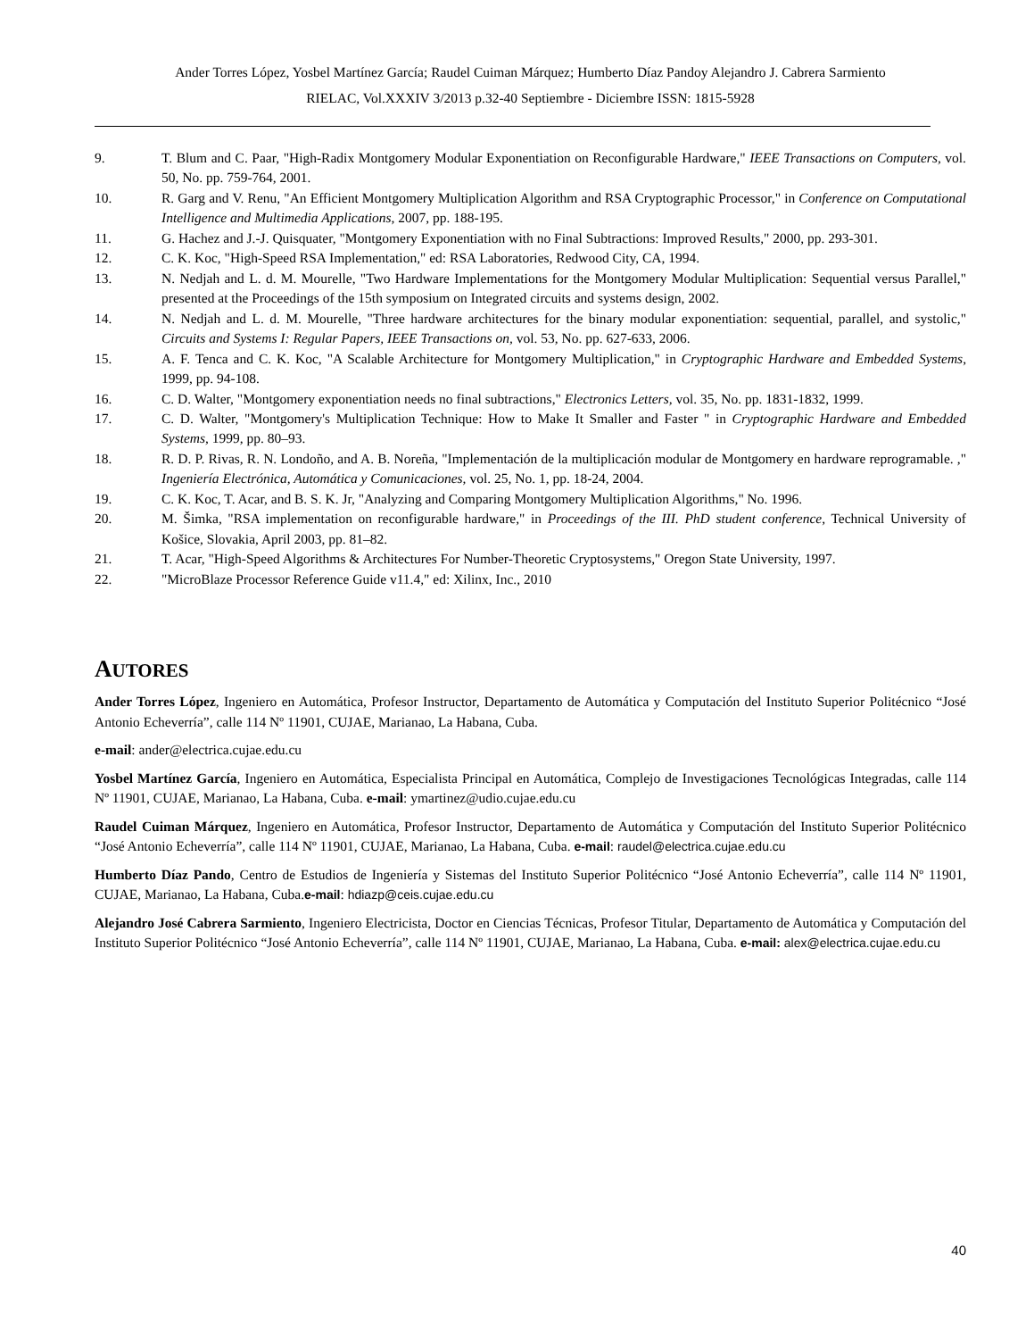Ander Torres López, Yosbel Martínez García; Raudel Cuiman Márquez; Humberto Díaz Pandoy Alejandro J. Cabrera Sarmiento
RIELAC, Vol.XXXIV 3/2013 p.32-40 Septiembre - Diciembre ISSN: 1815-5928
9. T. Blum and C. Paar, "High-Radix Montgomery Modular Exponentiation on Reconfigurable Hardware," IEEE Transactions on Computers, vol. 50, No. pp. 759-764, 2001.
10. R. Garg and V. Renu, "An Efficient Montgomery Multiplication Algorithm and RSA Cryptographic Processor," in Conference on Computational Intelligence and Multimedia Applications, 2007, pp. 188-195.
11. G. Hachez and J.-J. Quisquater, "Montgomery Exponentiation with no Final Subtractions: Improved Results," 2000, pp. 293-301.
12. C. K. Koc, "High-Speed RSA Implementation," ed: RSA Laboratories, Redwood City, CA, 1994.
13. N. Nedjah and L. d. M. Mourelle, "Two Hardware Implementations for the Montgomery Modular Multiplication: Sequential versus Parallel," presented at the Proceedings of the 15th symposium on Integrated circuits and systems design, 2002.
14. N. Nedjah and L. d. M. Mourelle, "Three hardware architectures for the binary modular exponentiation: sequential, parallel, and systolic," Circuits and Systems I: Regular Papers, IEEE Transactions on, vol. 53, No. pp. 627-633, 2006.
15. A. F. Tenca and C. K. Koc, "A Scalable Architecture for Montgomery Multiplication," in Cryptographic Hardware and Embedded Systems, 1999, pp. 94-108.
16. C. D. Walter, "Montgomery exponentiation needs no final subtractions," Electronics Letters, vol. 35, No. pp. 1831-1832, 1999.
17. C. D. Walter, "Montgomery's Multiplication Technique: How to Make It Smaller and Faster " in Cryptographic Hardware and Embedded Systems, 1999, pp. 80–93.
18. R. D. P. Rivas, R. N. Londoño, and A. B. Noreña, "Implementación de la multiplicación modular de Montgomery en hardware reprogramable. ," Ingeniería Electrónica, Automática y Comunicaciones, vol. 25, No. 1, pp. 18-24, 2004.
19. C. K. Koc, T. Acar, and B. S. K. Jr, "Analyzing and Comparing Montgomery Multiplication Algorithms," No. 1996.
20. M. Šimka, "RSA implementation on reconfigurable hardware," in Proceedings of the III. PhD student conference, Technical University of Košice, Slovakia, April 2003, pp. 81–82.
21. T. Acar, "High-Speed Algorithms & Architectures For Number-Theoretic Cryptosystems," Oregon State University, 1997.
22. "MicroBlaze Processor Reference Guide v11.4," ed: Xilinx, Inc., 2010
AUTORES
Ander Torres López, Ingeniero en Automática, Profesor Instructor, Departamento de Automática y Computación del Instituto Superior Politécnico “José Antonio Echeverría”, calle 114 Nº 11901, CUJAE, Marianao, La Habana, Cuba.
e-mail: ander@electrica.cujae.edu.cu
Yosbel Martínez García, Ingeniero en Automática, Especialista Principal en Automática, Complejo de Investigaciones Tecnológicas Integradas, calle 114 Nº 11901, CUJAE, Marianao, La Habana, Cuba. e-mail: ymartinez@udio.cujae.edu.cu
Raudel Cuiman Márquez, Ingeniero en Automática, Profesor Instructor, Departamento de Automática y Computación del Instituto Superior Politécnico “José Antonio Echeverría”, calle 114 Nº 11901, CUJAE, Marianao, La Habana, Cuba. e-mail: raudel@electrica.cujae.edu.cu
Humberto Díaz Pando, Centro de Estudios de Ingeniería y Sistemas del Instituto Superior Politécnico “José Antonio Echeverría”, calle 114 Nº 11901, CUJAE, Marianao, La Habana, Cuba.e-mail: hdiazp@ceis.cujae.edu.cu
Alejandro José Cabrera Sarmiento, Ingeniero Electricista, Doctor en Ciencias Técnicas, Profesor Titular, Departamento de Automática y Computación del Instituto Superior Politécnico “José Antonio Echeverría”, calle 114 Nº 11901, CUJAE, Marianao, La Habana, Cuba. e-mail: alex@electrica.cujae.edu.cu
40